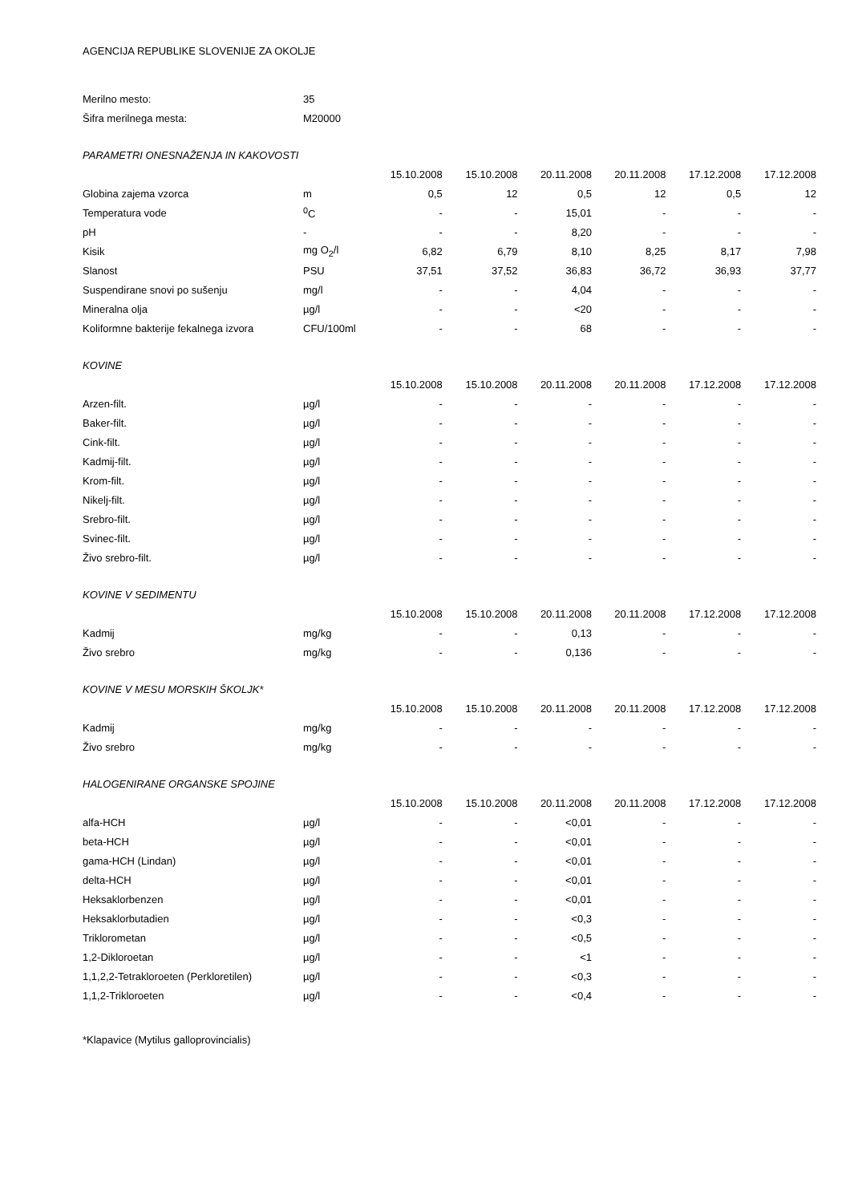AGENCIJA REPUBLIKE SLOVENIJE ZA OKOLJE
| Merilno mesto: | 35 | | | | | | |
| Šifra merilnega mesta: | M20000 | | | | | | |
| PARAMETRI ONESNAŽENJA IN KAKOVOSTI | | | | | | | |
| | | 15.10.2008 | 15.10.2008 | 20.11.2008 | 20.11.2008 | 17.12.2008 | 17.12.2008 |
| Globina zajema vzorca | m | 0,5 | 12 | 0,5 | 12 | 0,5 | 12 |
| Temperatura vode | <sup>0</sup> C | - | - | 15,01 | - | - | - |
| pH | - | - | - | 8,20 | - | - | - |
| Kisik | mg O<sub>2</sub>/l | 6,82 | 6,79 | 8,10 | 8,25 | 8,17 | 7,98 |
| Slanost | PSU | 37,51 | 37,52 | 36,83 | 36,72 | 36,93 | 37,77 |
| Suspendirane snovi po sušenju | mg/l | - | - | 4,04 | - | - | - |
| Mineralna olja | µg/l | - | - | <20 | - | - | - |
| Koliformne bakterije fekalnega izvora | CFU/100ml | - | - | 68 | - | - | - |
| KOVINE | | | | | | | |
| | | 15.10.2008 | 15.10.2008 | 20.11.2008 | 20.11.2008 | 17.12.2008 | 17.12.2008 |
| Arzen-filt. | µg/l | - | - | - | - | - | - |
| Baker-filt. | µg/l | - | - | - | - | - | - |
| Cink-filt. | µg/l | - | - | - | - | - | - |
| Kadmij-filt. | µg/l | - | - | - | - | - | - |
| Krom-filt. | µg/l | - | - | - | - | - | - |
| Nikelj-filt. | µg/l | - | - | - | - | - | - |
| Srebro-filt. | µg/l | - | - | - | - | - | - |
| Svinec-filt. | µg/l | - | - | - | - | - | - |
| Živo srebro-filt. | µg/l | - | - | - | - | - | - |
| KOVINE V SEDIMENTU | | | | | | | |
| | | 15.10.2008 | 15.10.2008 | 20.11.2008 | 20.11.2008 | 17.12.2008 | 17.12.2008 |
| Kadmij | mg/kg | - | - | 0,13 | - | - | - |
| Živo srebro | mg/kg | - | - | 0,136 | - | - | - |
| KOVINE V MESU MORSKIH ŠKOLJK* | | | | | | | |
| | | 15.10.2008 | 15.10.2008 | 20.11.2008 | 20.11.2008 | 17.12.2008 | 17.12.2008 |
| Kadmij | mg/kg | - | - | - | - | - | - |
| Živo srebro | mg/kg | - | - | - | - | - | - |
| HALOGENIRANE ORGANSKE SPOJINE | | | | | | | |
| | | 15.10.2008 | 15.10.2008 | 20.11.2008 | 20.11.2008 | 17.12.2008 | 17.12.2008 |
| alfa-HCH | µg/l | - | - | <0,01 | - | - | - |
| beta-HCH | µg/l | - | - | <0,01 | - | - | - |
| gama-HCH (Lindan) | µg/l | - | - | <0,01 | - | - | - |
| delta-HCH | µg/l | - | - | <0,01 | - | - | - |
| Heksaklorbenzen | µg/l | - | - | <0,01 | - | - | - |
| Heksaklorbutadien | µg/l | - | - | <0,3 | - | - | - |
| Triklorometan | µg/l | - | - | <0,5 | - | - | - |
| 1,2-Dikloroetan | µg/l | - | - | <1 | - | - | - |
| 1,1,2,2-Tetrakloroeten (Perkloretilen) | µg/l | - | - | <0,3 | - | - | - |
| 1,1,2-Trikloroeten | µg/l | - | - | <0,4 | - | - | - |
*Klapavice (Mytilus galloprovincialis)